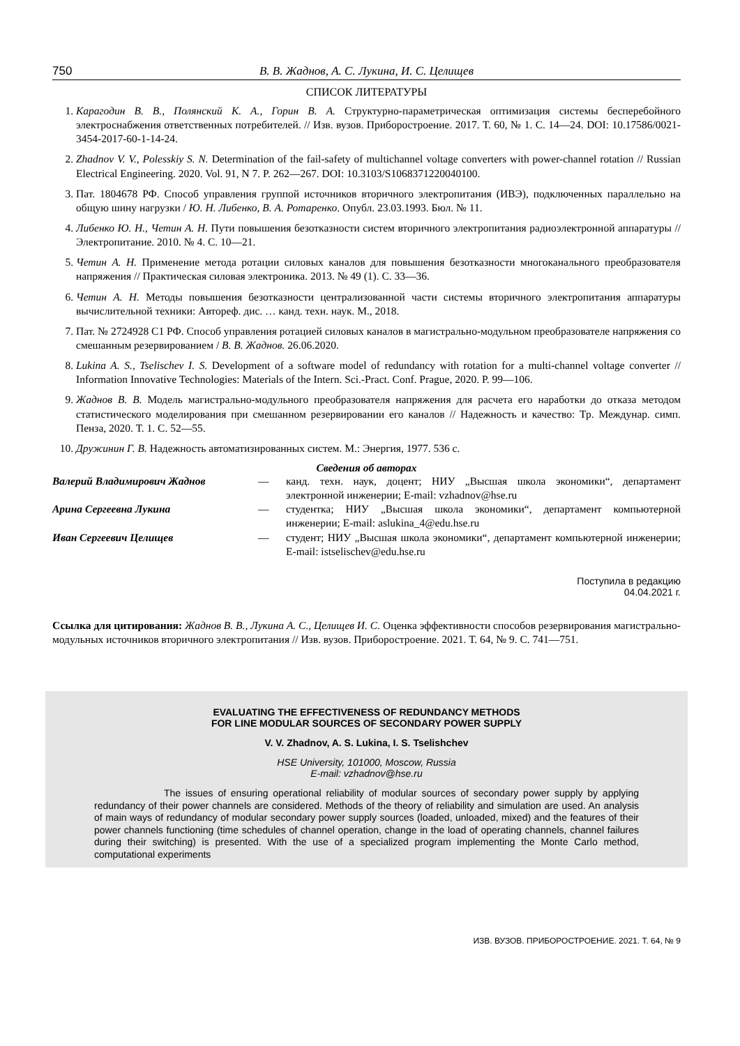750 В. В. Жаднов, А. С. Лукина, И. С. Целищев
СПИСОК ЛИТЕРАТУРЫ
1. Карагодин В. В., Полянский К. А., Горин В. А. Структурно-параметрическая оптимизация системы бесперебойного электроснабжения ответственных потребителей. // Изв. вузов. Приборостроение. 2017. Т. 60, № 1. С. 14—24. DOI: 10.17586/0021-3454-2017-60-1-14-24.
2. Zhadnov V. V., Polesskiy S. N. Determination of the fail-safety of multichannel voltage converters with power-channel rotation // Russian Electrical Engineering. 2020. Vol. 91, N 7. P. 262—267. DOI: 10.3103/S1068371220040100.
3. Пат. 1804678 РФ. Способ управления группой источников вторичного электропитания (ИВЭ), подключенных параллельно на общую шину нагрузки / Ю. Н. Либенко, В. А. Ротаренко. Опубл. 23.03.1993. Бюл. № 11.
4. Либенко Ю. Н., Четин А. Н. Пути повышения безотказности систем вторичного электропитания радиоэлектронной аппаратуры // Электропитание. 2010. № 4. С. 10—21.
5. Четин А. Н. Применение метода ротации силовых каналов для повышения безотказности многоканального преобразователя напряжения // Практическая силовая электроника. 2013. № 49 (1). С. 33—36.
6. Четин А. Н. Методы повышения безотказности централизованной части системы вторичного электропитания аппаратуры вычислительной техники: Автореф. дис. … канд. техн. наук. М., 2018.
7. Пат. № 2724928 C1 РФ. Способ управления ротацией силовых каналов в магистрально-модульном преобразователе напряжения со смешанным резервированием / В. В. Жаднов. 26.06.2020.
8. Lukina A. S., Tselischev I. S. Development of a software model of redundancy with rotation for a multi-channel voltage converter // Information Innovative Technologies: Materials of the Intern. Sci.-Pract. Conf. Prague, 2020. P. 99—106.
9. Жаднов В. В. Модель магистрально-модульного преобразователя напряжения для расчета его наработки до отказа методом статистического моделирования при смешанном резервировании его каналов // Надежность и качество: Тр. Междунар. симп. Пенза, 2020. Т. 1. С. 52—55.
10. Дружинин Г. В. Надежность автоматизированных систем. М.: Энергия, 1977. 536 с.
Сведения об авторах
Валерий Владимирович Жаднов — канд. техн. наук, доцент; НИУ „Высшая школа экономики“, департамент электронной инженерии; E-mail: vzhadnov@hse.ru
Арина Сергеевна Лукина — студентка; НИУ „Высшая школа экономики“, департамент компьютерной инженерии; E-mail: aslukina_4@edu.hse.ru
Иван Сергеевич Целищев — студент; НИУ „Высшая школа экономики“, департамент компьютерной инженерии; E-mail: istselischev@edu.hse.ru
Поступила в редакцию
04.04.2021 г.
Ссылка для цитирования: Жаднов В. В., Лукина А. С., Целищев И. С. Оценка эффективности способов резервирования магистрально-модульных источников вторичного электропитания // Изв. вузов. Приборостроение. 2021. Т. 64, № 9. С. 741—751.
EVALUATING THE EFFECTIVENESS OF REDUNDANCY METHODS
FOR LINE MODULAR SOURCES OF SECONDARY POWER SUPPLY
V. V. Zhadnov, A. S. Lukina, I. S. Tselishchev
HSE University, 101000, Moscow, Russia
E-mail: vzhadnov@hse.ru
The issues of ensuring operational reliability of modular sources of secondary power supply by applying redundancy of their power channels are considered. Methods of the theory of reliability and simulation are used. An analysis of main ways of redundancy of modular secondary power supply sources (loaded, unloaded, mixed) and the features of their power channels functioning (time schedules of channel operation, change in the load of operating channels, channel failures during their switching) is presented. With the use of a specialized program implementing the Monte Carlo method, computational experiments
ИЗВ. ВУЗОВ. ПРИБОРОСТРОЕНИЕ. 2021. Т. 64, № 9